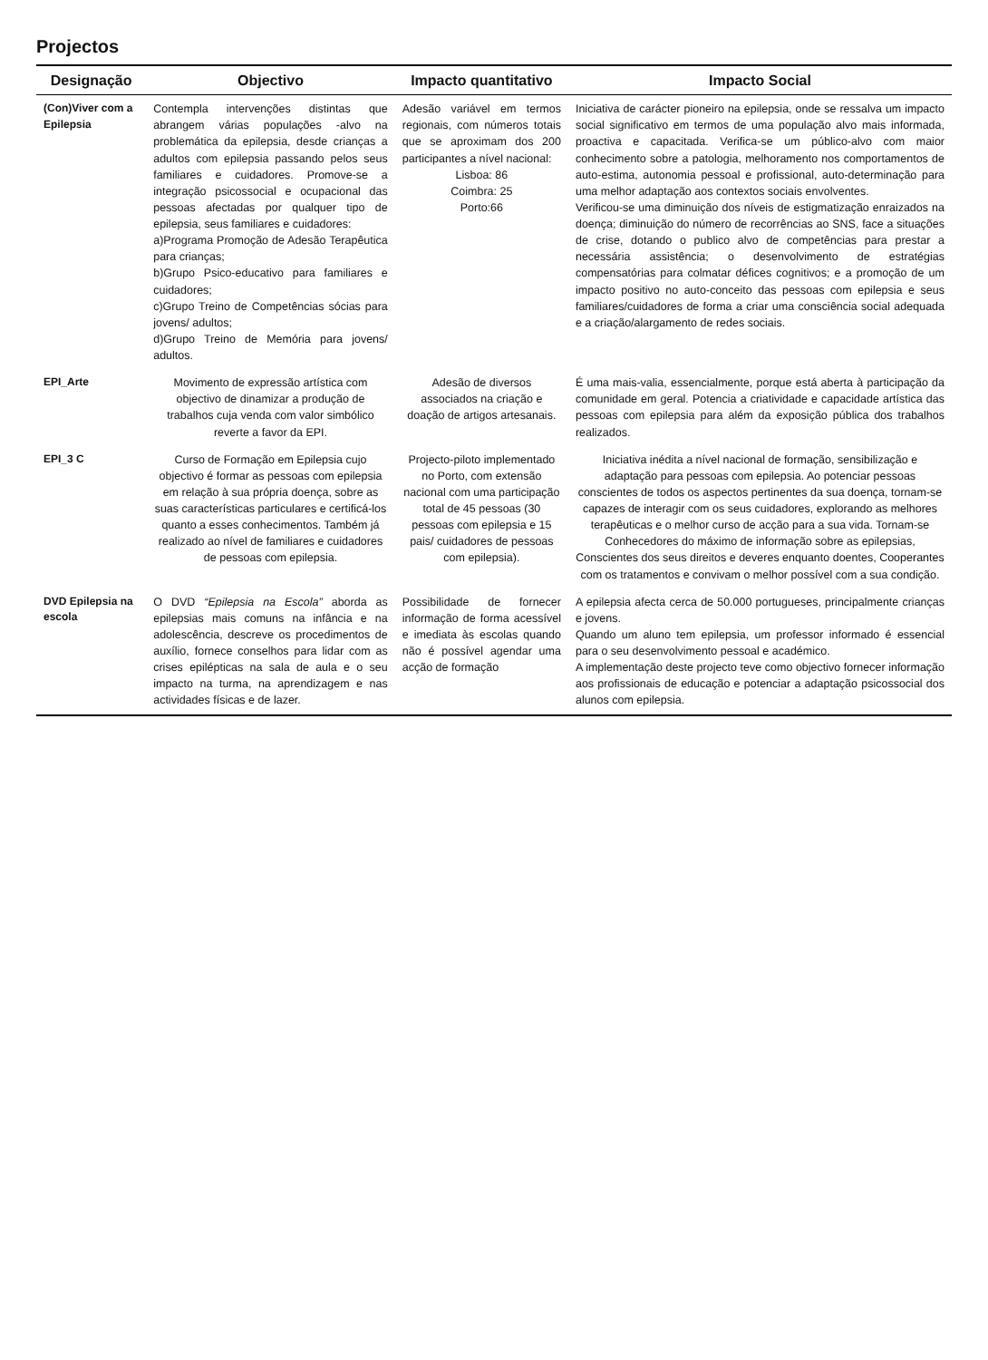Projectos
| Designação | Objectivo | Impacto quantitativo | Impacto Social |
| --- | --- | --- | --- |
| (Con)Viver com a Epilepsia | Contempla intervenções distintas que abrangem várias populações -alvo na problemática da epilepsia, desde crianças a adultos com epilepsia passando pelos seus familiares e cuidadores. Promove-se a integração psicossocial e ocupacional das pessoas afectadas por qualquer tipo de epilepsia, seus familiares e cuidadores: a)Programa Promoção de Adesão Terapêutica para crianças; b)Grupo Psico-educativo para familiares e cuidadores; c)Grupo Treino de Competências sócias para jovens/ adultos; d)Grupo Treino de Memória para jovens/ adultos. | Adesão variável em termos regionais, com números totais que se aproximam dos 200 participantes a nível nacional: Lisboa: 86 Coimbra: 25 Porto:66 | Iniciativa de carácter pioneiro na epilepsia, onde se ressalva um impacto social significativo em termos de uma população alvo mais informada, proactiva e capacitada. Verifica-se um público-alvo com maior conhecimento sobre a patologia, melhoramento nos comportamentos de auto-estima, autonomia pessoal e profissional, auto-determinação para uma melhor adaptação aos contextos sociais envolventes. Verificou-se uma diminuição dos níveis de estigmatização enraizados na doença; diminuição do número de recorrências ao SNS, face a situações de crise, dotando o publico alvo de competências para prestar a necessária assistência; o desenvolvimento de estratégias compensatórias para colmatar défices cognitivos; e a promoção de um impacto positivo no auto-conceito das pessoas com epilepsia e seus familiares/cuidadores de forma a criar uma consciência social adequada e a criação/alargamento de redes sociais. |
| EPI_Arte | Movimento de expressão artística com objectivo de dinamizar a produção de trabalhos cuja venda com valor simbólico reverte a favor da EPI. | Adesão de diversos associados na criação e doação de artigos artesanais. | É uma mais-valia, essencialmente, porque está aberta à participação da comunidade em geral. Potencia a criatividade e capacidade artística das pessoas com epilepsia para além da exposição pública dos trabalhos realizados. |
| EPI_3 C | Curso de Formação em Epilepsia cujo objectivo é formar as pessoas com epilepsia em relação à sua própria doença, sobre as suas características particulares e certificá-los quanto a esses conhecimentos. Também já realizado ao nível de familiares e cuidadores de pessoas com epilepsia. | Projecto-piloto implementado no Porto, com extensão nacional com uma participação total de 45 pessoas (30 pessoas com epilepsia e 15 pais/ cuidadores de pessoas com epilepsia). | Iniciativa inédita a nível nacional de formação, sensibilização e adaptação para pessoas com epilepsia. Ao potenciar pessoas conscientes de todos os aspectos pertinentes da sua doença, tornam-se capazes de interagir com os seus cuidadores, explorando as melhores terapêuticas e o melhor curso de acção para a sua vida. Tornam-se Conhecedores do máximo de informação sobre as epilepsias, Conscientes dos seus direitos e deveres enquanto doentes, Cooperantes com os tratamentos e convivam o melhor possível com a sua condição. |
| DVD Epilepsia na escola | O DVD “Epilepsia na Escola” aborda as epilepsias mais comuns na infância e na adolescência, descreve os procedimentos de auxílio, fornece conselhos para lidar com as crises epilépticas na sala de aula e o seu impacto na turma, na aprendizagem e nas actividades físicas e de lazer. | Possibilidade de fornecer informação de forma acessível e imediata às escolas quando não é possível agendar uma acção de formação | A epilepsia afecta cerca de 50.000 portugueses, principalmente crianças e jovens. Quando um aluno tem epilepsia, um professor informado é essencial para o seu desenvolvimento pessoal e académico. A implementação deste projecto teve como objectivo fornecer informação aos profissionais de educação e potenciar a adaptação psicossocial dos alunos com epilepsia. |